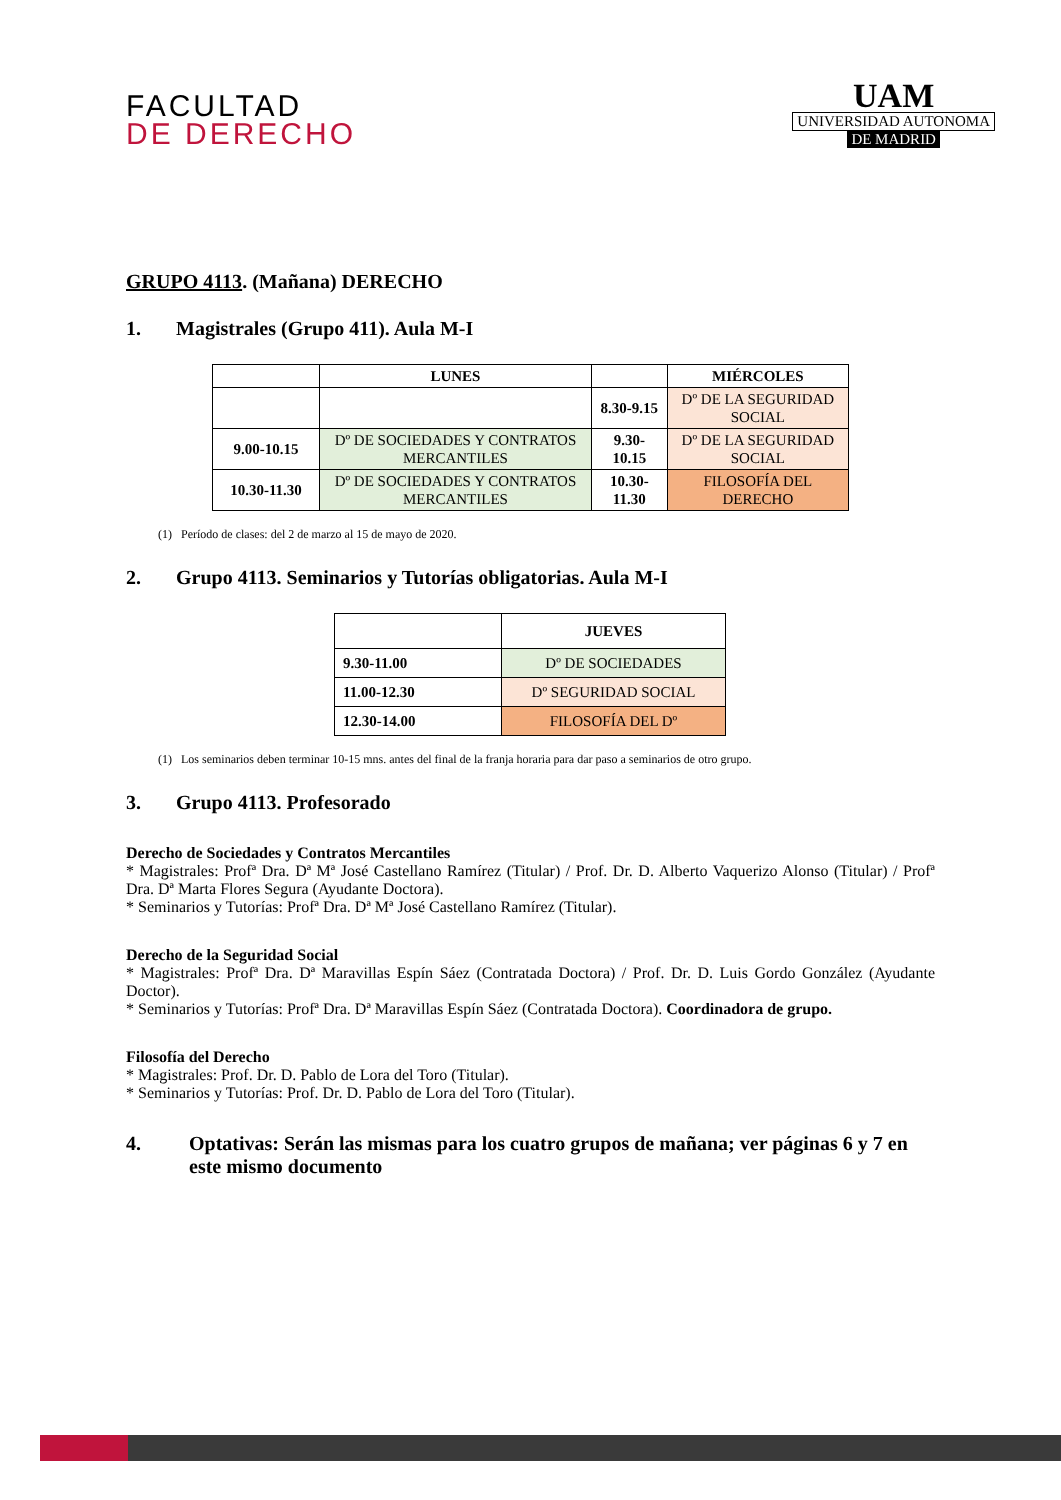FACULTAD
DE DERECHO
UAM
UNIVERSIDAD AUTONOMA
DE MADRID
GRUPO 4113. (Mañana) DERECHO
1. Magistrales (Grupo 411). Aula M-I
| | LUNES | | MIÉRCOLES |
| --- | --- | --- | --- |
| | | 8.30-9.15 | Dº DE LA SEGURIDAD SOCIAL |
| 9.00-10.15 | Dº DE SOCIEDADES Y CONTRATOS MERCANTILES | 9.30-10.15 | Dº DE LA SEGURIDAD SOCIAL |
| 10.30-11.30 | Dº DE SOCIEDADES Y CONTRATOS MERCANTILES | 10.30-11.30 | FILOSOFÍA DEL DERECHO |
(1) Período de clases: del 2 de marzo al 15 de mayo de 2020.
2. Grupo 4113. Seminarios y Tutorías obligatorias. Aula M-I
| | JUEVES |
| --- | --- |
| 9.30-11.00 | Dº DE SOCIEDADES |
| 11.00-12.30 | Dº SEGURIDAD SOCIAL |
| 12.30-14.00 | FILOSOFÍA DEL Dº |
(1) Los seminarios deben terminar 10-15 mns. antes del final de la franja horaria para dar paso a seminarios de otro grupo.
3. Grupo 4113. Profesorado
Derecho de Sociedades y Contratos Mercantiles
* Magistrales: Profª Dra. Dª Mª José Castellano Ramírez (Titular) / Prof. Dr. D. Alberto Vaquerizo Alonso (Titular) / Profª Dra. Dª Marta Flores Segura (Ayudante Doctora).
* Seminarios y Tutorías: Profª Dra. Dª Mª José Castellano Ramírez (Titular).
Derecho de la Seguridad Social
* Magistrales: Profª Dra. Dª Maravillas Espín Sáez (Contratada Doctora) / Prof. Dr. D. Luis Gordo González (Ayudante Doctor).
* Seminarios y Tutorías: Profª Dra. Dª Maravillas Espín Sáez (Contratada Doctora). Coordinadora de grupo.
Filosofía del Derecho
* Magistrales: Prof. Dr. D. Pablo de Lora del Toro (Titular).
* Seminarios y Tutorías: Prof. Dr. D. Pablo de Lora del Toro (Titular).
4. Optativas: Serán las mismas para los cuatro grupos de mañana; ver páginas 6 y 7 en este mismo documento